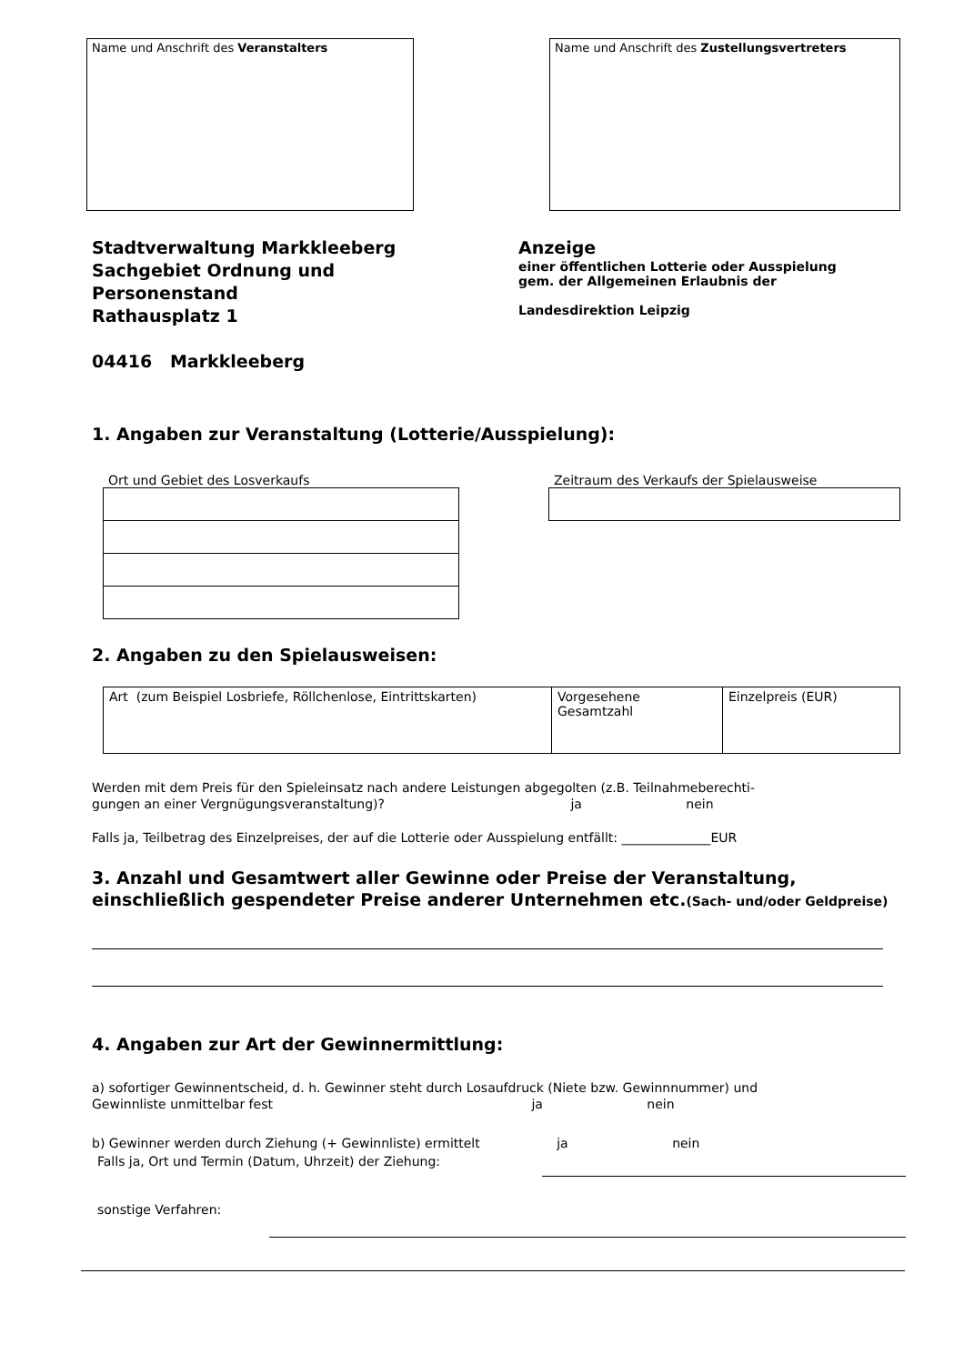Name und Anschrift des Veranstalters Name und Anschrift des Zustellungsvertreters
Stadtverwaltung Markkleeberg
Sachgebiet Ordnung und
Personenstand
Rathausplatz 1
04416 Markkleeberg
Anzeige
einer öffentlichen Lotterie oder Ausspielung
gem. der Allgemeinen Erlaubnis der
Landesdirektion Leipzig
1. Angaben zur Veranstaltung (Lotterie/Ausspielung):
Ort und Gebiet des Losverkaufs Zeitraum des Verkaufs der Spielausweise
2. Angaben zu den Spielausweisen:
| Art (zum Beispiel Losbriefe, Röllchenlose, Eintrittskarten) | Vorgesehene Gesamtzahl | Einzelpreis (EUR) |
Werden mit dem Preis für den Spieleinsatz nach andere Leistungen abgegolten (z.B. Teilnahmeberechti-
gungen an einer Vergnügungsveranstaltung)? ja nein
Falls ja, Teilbetrag des Einzelpreises, der auf die Lotterie oder Ausspielung entfällt: ______________EUR
3. Anzahl und Gesamtwert aller Gewinne oder Preise der Veranstaltung, einschließlich gespendeter Preise anderer Unternehmen etc.(Sach- und/oder Geldpreise)
4. Angaben zur Art der Gewinnermittlung:
a) sofortiger Gewinnentscheid, d. h. Gewinner steht durch Losaufdruck (Niete bzw. Gewinnnummer) und
Gewinnliste unmittelbar fest ja nein
b) Gewinner werden durch Ziehung (+ Gewinnliste) ermittelt ja nein
Falls ja, Ort und Termin (Datum, Uhrzeit) der Ziehung:
sonstige Verfahren: